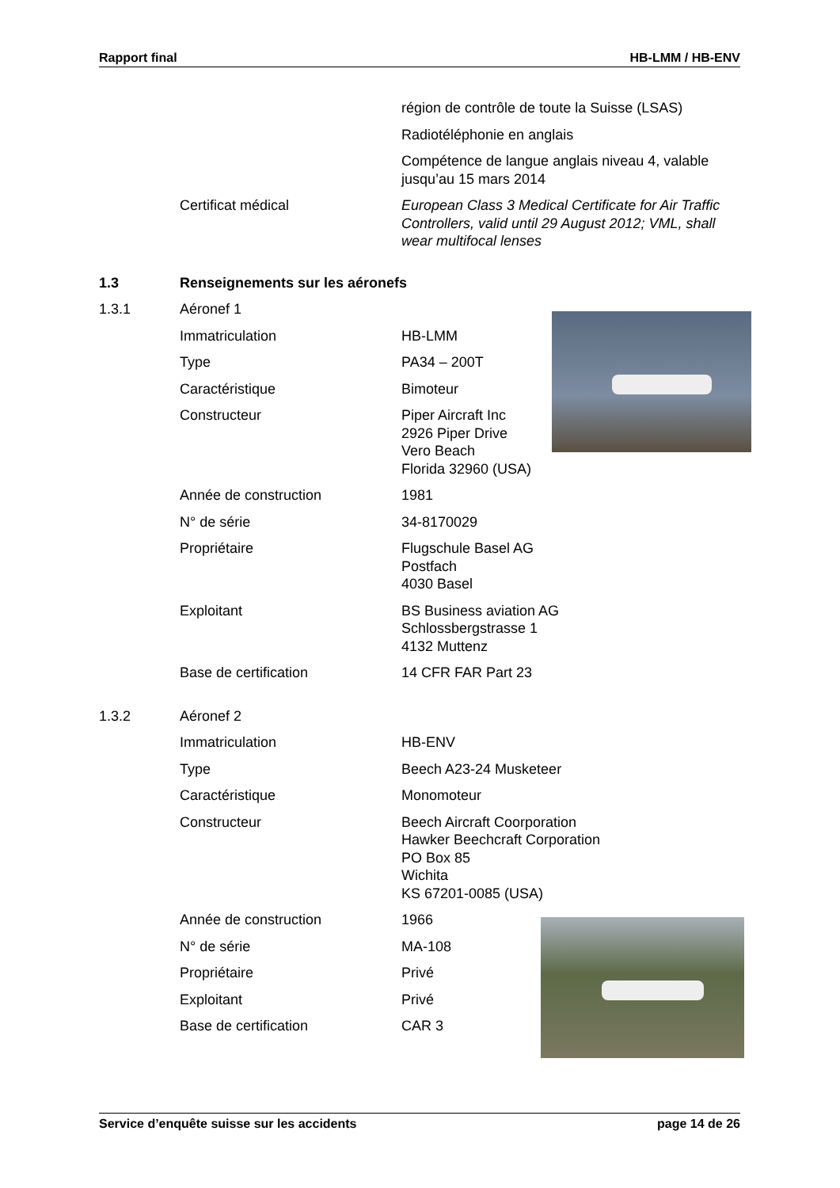Rapport final HB-LMM / HB-ENV
région de contrôle de toute la Suisse (LSAS)
Radiotéléphonie en anglais
Compétence de langue anglais niveau 4, valable jusqu’au 15 mars 2014
Certificat médical European Class 3 Medical Certificate for Air Traffic Controllers, valid until 29 August 2012; VML, shall wear multifocal lenses
1.3 Renseignements sur les aéronefs
1.3.1 Aéronef 1
Immatriculation HB-LMM
Type PA34 – 200T
Caractéristique Bimoteur
Constructeur Piper Aircraft Inc
2926 Piper Drive
Vero Beach
Florida 32960 (USA)
Année de construction 1981
N° de série 34-8170029
Propriétaire Flugschule Basel AG
Postfach
4030 Basel
Exploitant BS Business aviation AG
Schlossbergstrasse 1
4132 Muttenz
Base de certification 14 CFR FAR Part 23
1.3.2 Aéronef 2
Immatriculation HB-ENV
Type Beech A23-24 Musketeer
Caractéristique Monomoteur
Constructeur Beech Aircraft Coorporation
Hawker Beechcraft Corporation
PO Box 85
Wichita
KS 67201-0085 (USA)
Année de construction 1966
N° de série MA-108
Propriétaire Privé
Exploitant Privé
Base de certification CAR 3
Service d’enquête suisse sur les accidents page 14 de 26